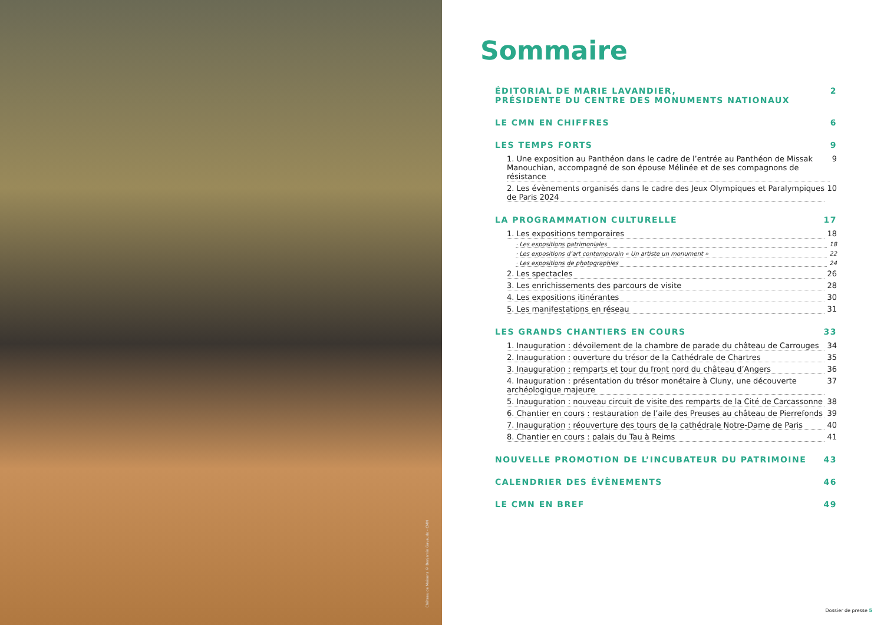Château de Maisons © Benjamin Gavaudo - CMN
Sommaire
ÉDITORIAL DE MARIE LAVANDIER,
PRÉSIDENTE DU CENTRE DES MONUMENTS NATIONAUX 2
LE CMN EN CHIFFRES 6
LES TEMPS FORTS 9
1. Une exposition au Panthéon dans le cadre de l’entrée au Panthéon de Missak Manouchian, accompagné de son épouse Mélinée et de ses compagnons de résistance 9
2. Les évènements organisés dans le cadre des Jeux Olympiques et Paralympiques de Paris 2024 10
LA PROGRAMMATION CULTURELLE 17
1. Les expositions temporaires 18
· Les expositions patrimoniales 18
· Les expositions d’art contemporain « Un artiste un monument » 22
· Les expositions de photographies 24
2. Les spectacles 26
3. Les enrichissements des parcours de visite 28
4. Les expositions itinérantes 30
5. Les manifestations en réseau 31
LES GRANDS CHANTIERS EN COURS 33
1. Inauguration : dévoilement de la chambre de parade du château de Carrouges 34
2. Inauguration : ouverture du trésor de la Cathédrale de Chartres 35
3. Inauguration : remparts et tour du front nord du château d’Angers 36
4. Inauguration : présentation du trésor monétaire à Cluny, une découverte archéologique majeure 37
5. Inauguration : nouveau circuit de visite des remparts de la Cité de Carcassonne 38
6. Chantier en cours : restauration de l’aile des Preuses au château de Pierrefonds 39
7. Inauguration : réouverture des tours de la cathédrale Notre-Dame de Paris 40
8. Chantier en cours : palais du Tau à Reims 41
NOUVELLE PROMOTION DE L’INCUBATEUR DU PATRIMOINE 43
CALENDRIER DES ÉVÈNEMENTS 46
LE CMN EN BREF 49
Dossier de presse 5